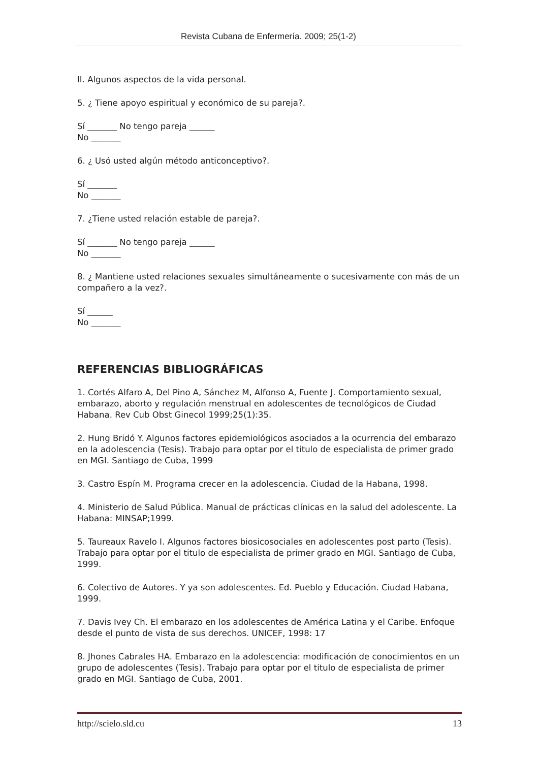Revista Cubana de Enfermería. 2009; 25(1-2)
II. Algunos aspectos de la vida personal.
5. ¿ Tiene apoyo espiritual y económico de su pareja?.
Sí _______ No tengo pareja ______
No _______
6. ¿ Usó usted algún método anticonceptivo?.
Sí _______
No _______
7. ¿Tiene usted relación estable de pareja?.
Sí _______ No tengo pareja ______
No _______
8. ¿ Mantiene usted relaciones sexuales simultáneamente o sucesivamente con más de un compañero a la vez?.
Sí ______
No _______
REFERENCIAS BIBLIOGRÁFICAS
1. Cortés Alfaro A, Del Pino A, Sánchez M, Alfonso A, Fuente J. Comportamiento sexual, embarazo, aborto y regulación menstrual en adolescentes de tecnológicos de Ciudad Habana. Rev Cub Obst Ginecol 1999;25(1):35.
2. Hung Bridó Y. Algunos factores epidemiológicos asociados a la ocurrencia del embarazo en la adolescencia (Tesis). Trabajo para optar por el titulo de especialista de primer grado en MGI. Santiago de Cuba, 1999
3. Castro Espín M. Programa crecer en la adolescencia. Ciudad de la Habana, 1998.
4. Ministerio de Salud Pública. Manual de prácticas clínicas en la salud del adolescente. La Habana: MINSAP;1999.
5. Taureaux Ravelo I. Algunos factores biosicosociales en adolescentes post parto (Tesis). Trabajo para optar por el titulo de especialista de primer grado en MGI. Santiago de Cuba, 1999.
6. Colectivo de Autores. Y ya son adolescentes. Ed. Pueblo y Educación. Ciudad Habana, 1999.
7. Davis Ivey Ch. El embarazo en los adolescentes de América Latina y el Caribe. Enfoque desde el punto de vista de sus derechos. UNICEF, 1998: 17
8. Jhones Cabrales HA. Embarazo en la adolescencia: modificación de conocimientos en un grupo de adolescentes (Tesis). Trabajo para optar por el titulo de especialista de primer grado en MGI. Santiago de Cuba, 2001.
http://scielo.sld.cu 13